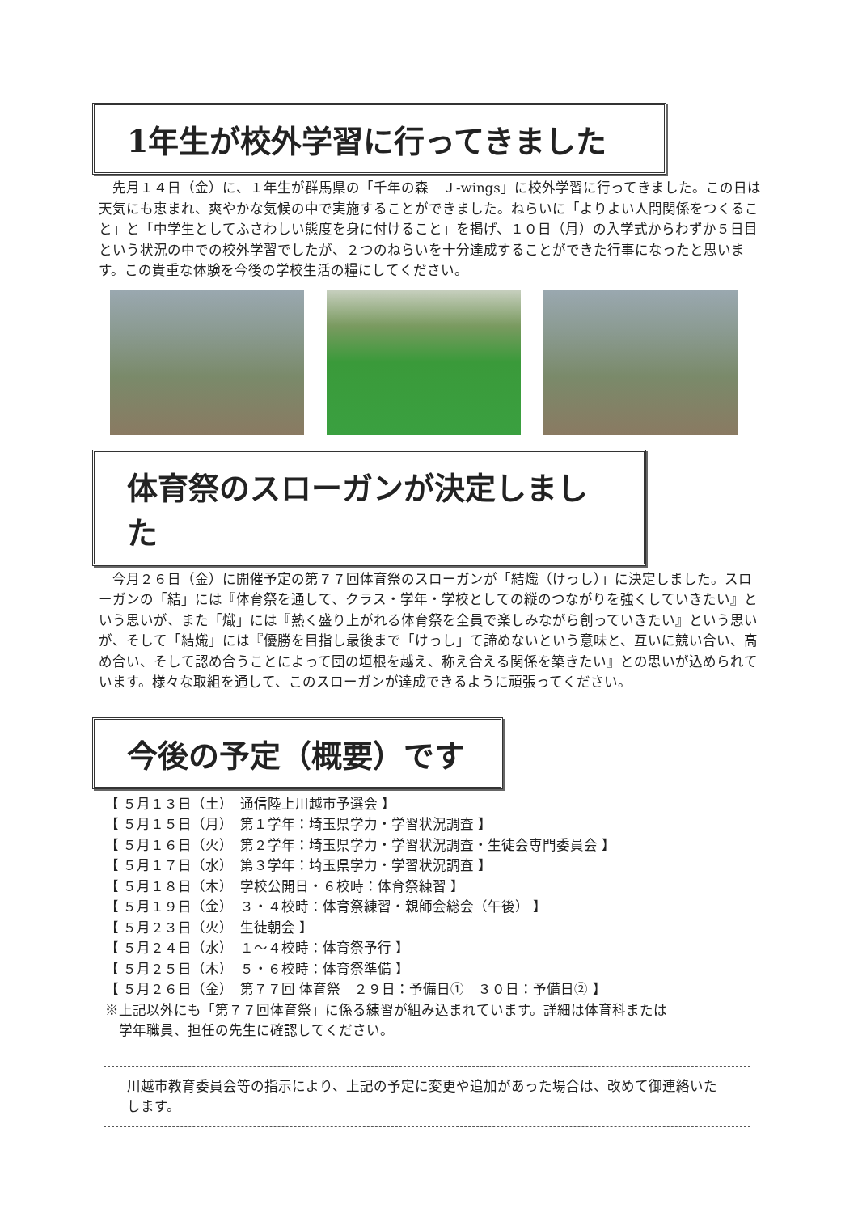1年生が校外学習に行ってきました
　先月１４日（金）に、１年生が群馬県の「千年の森　Ｊ-wings」に校外学習に行ってきました。この日は天気にも恵まれ、爽やかな気候の中で実施することができました。ねらいに「よりよい人間関係をつくること」と「中学生としてふさわしい態度を身に付けること」を掲げ、１０日（月）の入学式からわずか５日目という状況の中での校外学習でしたが、２つのねらいを十分達成することができた行事になったと思います。この貴重な体験を今後の学校生活の糧にしてください。
体育祭のスローガンが決定しました
　今月２６日（金）に開催予定の第７７回体育祭のスローガンが「結熾（けっし）」に決定しました。スローガンの「結」には『体育祭を通して、クラス・学年・学校としての縦のつながりを強くしていきたい』という思いが、また「熾」には『熱く盛り上がれる体育祭を全員で楽しみながら創っていきたい』という思いが、そして「結熾」には『優勝を目指し最後まで「けっし」て諦めないという意味と、互いに競い合い、高め合い、そして認め合うことによって団の垣根を越え、称え合える関係を築きたい』との思いが込められています。様々な取組を通して、このスローガンが達成できるように頑張ってください。
今後の予定（概要）です
【 ５月１３日（土）　通信陸上川越市予選会 】
【 ５月１５日（月）　第１学年：埼玉県学力・学習状況調査 】
【 ５月１６日（火）　第２学年：埼玉県学力・学習状況調査・生徒会専門委員会 】
【 ５月１７日（水）　第３学年：埼玉県学力・学習状況調査 】
【 ５月１８日（木）　学校公開日・６校時：体育祭練習 】
【 ５月１９日（金）　３・４校時：体育祭練習・親師会総会（午後） 】
【 ５月２３日（火）　生徒朝会 】
【 ５月２４日（水）　１～４校時：体育祭予行 】
【 ５月２５日（木）　５・６校時：体育祭準備 】
【 ５月２６日（金）　第７７回 体育祭　２９日：予備日①　３０日：予備日② 】
※上記以外にも「第７７回体育祭」に係る練習が組み込まれています。詳細は体育科または
　学年職員、担任の先生に確認してください。
川越市教育委員会等の指示により、上記の予定に変更や追加があった場合は、改めて御連絡いたします。